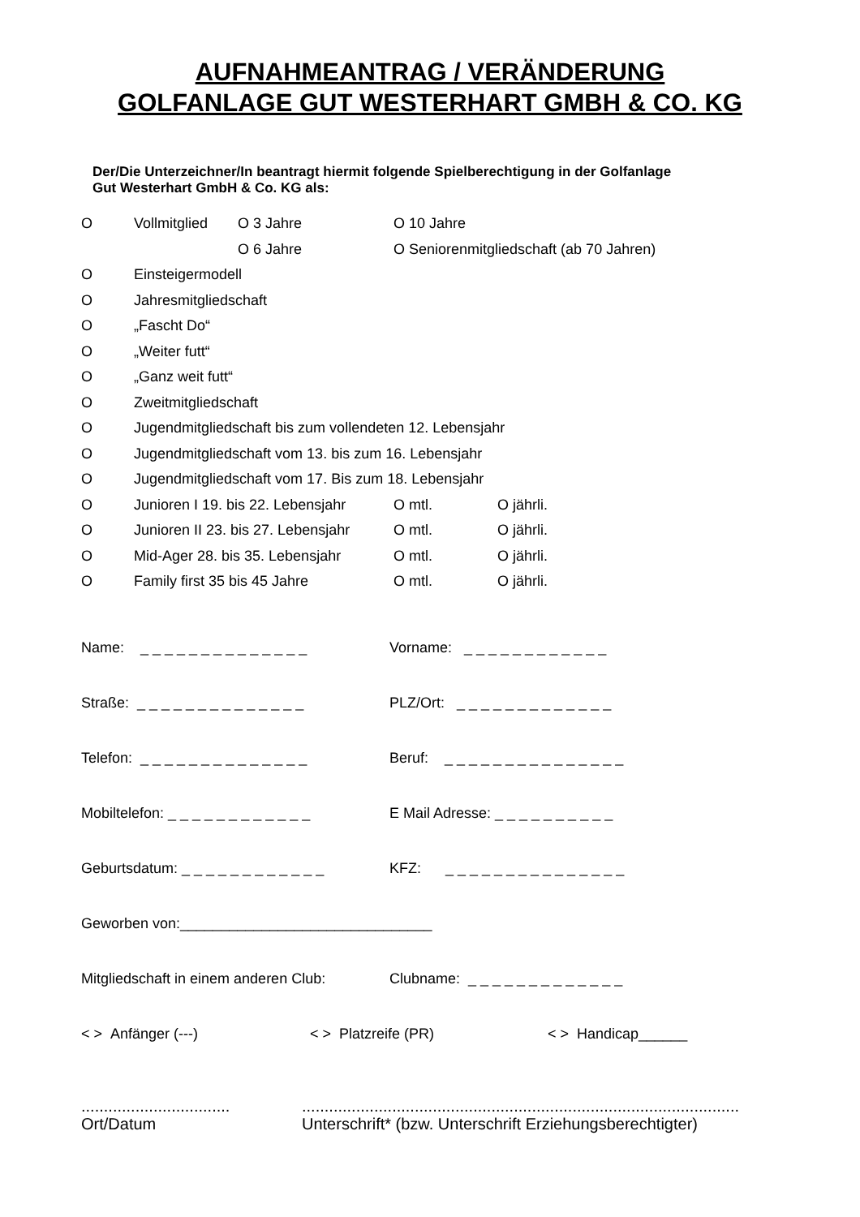AUFNAHMEANTRAG / VERÄNDERUNG
GOLFANLAGE GUT WESTERHART GMBH & CO. KG
Der/Die Unterzeichner/In beantragt hiermit folgende Spielberechtigung in der Golfanlage
Gut Westerhart GmbH & Co. KG als:
| O | Vollmitglied | O 3 Jahre | O 10 Jahre | |
| | | O 6 Jahre | O Seniorenmitgliedschaft (ab 70 Jahren) | |
| O | Einsteigermodell | | | |
| O | Jahresmitgliedschaft | | | |
| O | „Fascht Do“ | | | |
| O | „Weiter futt“ | | | |
| O | „Ganz weit futt“ | | | |
| O | Zweitmitgliedschaft | | | |
| O | Jugendmitgliedschaft bis zum vollendeten 12. Lebensjahr | | | |
| O | Jugendmitgliedschaft vom 13. bis zum 16. Lebensjahr | | | |
| O | Jugendmitgliedschaft vom 17. Bis zum 18. Lebensjahr | | | |
| O | Junioren I 19. bis 22. Lebensjahr | | O mtl. | O jährli. |
| O | Junioren II 23. bis 27. Lebensjahr | | O mtl. | O jährli. |
| O | Mid-Ager 28. bis 35. Lebensjahr | | O mtl. | O jährli. |
| O | Family first 35 bis 45 Jahre | | O mtl. | O jährli. |
Name: _ _ _ _ _ _ _ _ _ _ _ _ _ _
Vorname: _ _ _ _ _ _ _ _ _ _ _ _
Straße: _ _ _ _ _ _ _ _ _ _ _ _ _ _
PLZ/Ort: _ _ _ _ _ _ _ _ _ _ _ _ _
Telefon: _ _ _ _ _ _ _ _ _ _ _ _ _ _
Beruf: _ _ _ _ _ _ _ _ _ _ _ _ _ _ _
Mobiltelefon: _ _ _ _ _ _ _ _ _ _ _ _
E Mail Adresse: _ _ _ _ _ _ _ _ _ _
Geburtsdatum: _ _ _ _ _ _ _ _ _ _ _ _
KFZ: _ _ _ _ _ _ _ _ _ _ _ _ _ _ _
Geworben von:_______________________________
Mitgliedschaft in einem anderen Club:
Clubname: _ _ _ _ _ _ _ _ _ _ _ _ _
< > Anfänger (---) < > Platzreife (PR) < > Handicap______
.................................
Ort/Datum
.................................................................................................
Unterschrift* (bzw. Unterschrift Erziehungsberechtigter)